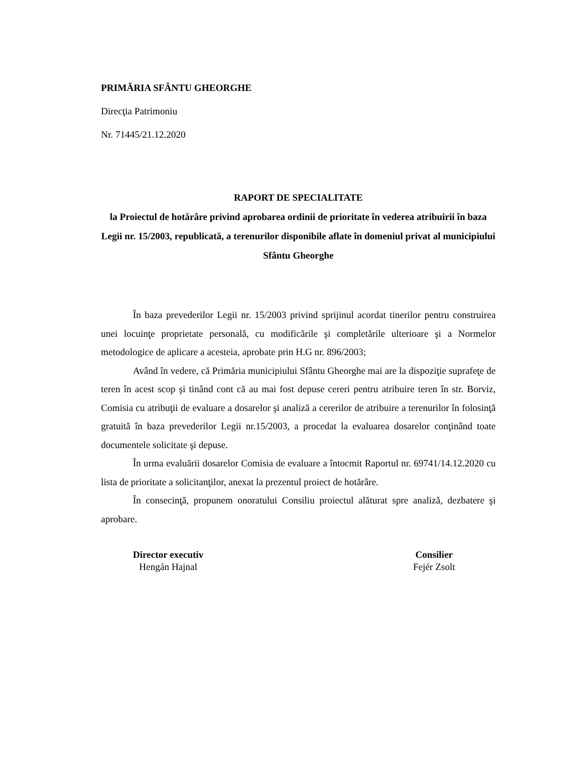PRIMĂRIA SFÂNTU GHEORGHE
Direcţia Patrimoniu
Nr. 71445/21.12.2020
RAPORT DE SPECIALITATE
la Proiectul de hotărâre privind aprobarea ordinii de prioritate în vederea atribuirii în baza Legii nr. 15/2003, republicată, a terenurilor disponibile aflate în domeniul privat al municipiului Sfântu Gheorghe
În baza prevederilor Legii nr. 15/2003 privind sprijinul acordat tinerilor pentru construirea unei locuinţe proprietate personală, cu modificările şi completările ulterioare şi a Normelor metodologice de aplicare a acesteia, aprobate prin H.G nr. 896/2003;
Având în vedere, că Primăria municipiului Sfântu Gheorghe mai are la dispoziţie suprafeţe de teren în acest scop şi tinând cont că au mai fost depuse cereri pentru atribuire teren în str. Borviz, Comisia cu atribuţii de evaluare a dosarelor şi analiză a cererilor de atribuire a terenurilor în folosinţă gratuită în baza prevederilor Legii nr.15/2003, a procedat la evaluarea dosarelor conţinând toate documentele solicitate şi depuse.
În urma evaluării dosarelor Comisia de evaluare a întocmit Raportul nr. 69741/14.12.2020 cu lista de prioritate a solicitanţilor, anexat la prezentul proiect de hotărâre.
În consecinţă, propunem onoratului Consiliu proiectul alăturat spre analiză, dezbatere şi aprobare.
Director executiv
Hengán Hajnal
Consilier
Fejér Zsolt